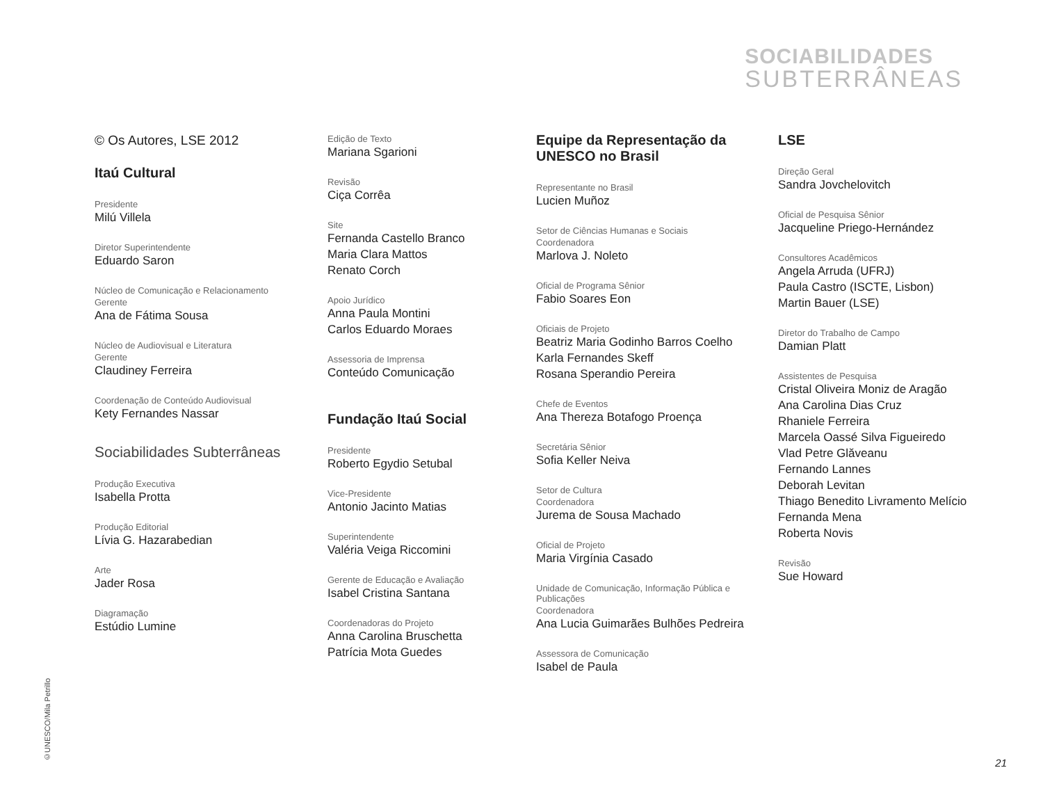SOCIABILIDADES
SUBTERRÂNEAS
© Os Autores, LSE 2012
Itaú Cultural
Presidente
Milú Villela
Diretor Superintendente
Eduardo Saron
Núcleo de Comunicação e Relacionamento
Gerente
Ana de Fátima Sousa
Núcleo de Audiovisual e Literatura
Gerente
Claudiney Ferreira
Coordenação de Conteúdo Audiovisual
Kety Fernandes Nassar
Sociabilidades Subterrâneas
Produção Executiva
Isabella Protta
Produção Editorial
Lívia G. Hazarabedian
Arte
Jader Rosa
Diagramação
Estúdio Lumine
Edição de Texto
Mariana Sgarioni
Revisão
Ciça Corrêa
Site
Fernanda Castello Branco
Maria Clara Mattos
Renato Corch
Apoio Jurídico
Anna Paula Montini
Carlos Eduardo Moraes
Assessoria de Imprensa
Conteúdo Comunicação
Fundação Itaú Social
Presidente
Roberto Egydio Setubal
Vice-Presidente
Antonio Jacinto Matias
Superintendente
Valéria Veiga Riccomini
Gerente de Educação e Avaliação
Isabel Cristina Santana
Coordenadoras do Projeto
Anna Carolina Bruschetta
Patrícia Mota Guedes
Equipe da Representação da UNESCO no Brasil
Representante no Brasil
Lucien Muñoz
Setor de Ciências Humanas e Sociais
Coordenadora
Marlova J. Noleto
Oficial de Programa Sênior
Fabio Soares Eon
Oficiais de Projeto
Beatriz Maria Godinho Barros Coelho
Karla Fernandes Skeff
Rosana Sperandio Pereira
Chefe de Eventos
Ana Thereza Botafogo Proença
Secretária Sênior
Sofia Keller Neiva
Setor de Cultura
Coordenadora
Jurema de Sousa Machado
Oficial de Projeto
Maria Virgínia Casado
Unidade de Comunicação, Informação Pública e Publicações
Coordenadora
Ana Lucia Guimarães Bulhões Pedreira
Assessora de Comunicação
Isabel de Paula
LSE
Direção Geral
Sandra Jovchelovitch
Oficial de Pesquisa Sênior
Jacqueline Priego-Hernández
Consultores Acadêmicos
Angela Arruda (UFRJ)
Paula Castro (ISCTE, Lisbon)
Martin Bauer (LSE)
Diretor do Trabalho de Campo
Damian Platt
Assistentes de Pesquisa
Cristal Oliveira Moniz de Aragão
Ana Carolina Dias Cruz
Rhaniele Ferreira
Marcela Oassé Silva Figueiredo
Vlad Petre Glăveanu
Fernando Lannes
Deborah Levitan
Thiago Benedito Livramento Melício
Fernanda Mena
Roberta Novis
Revisão
Sue Howard
©UNESCO/Mila Petrillo
21